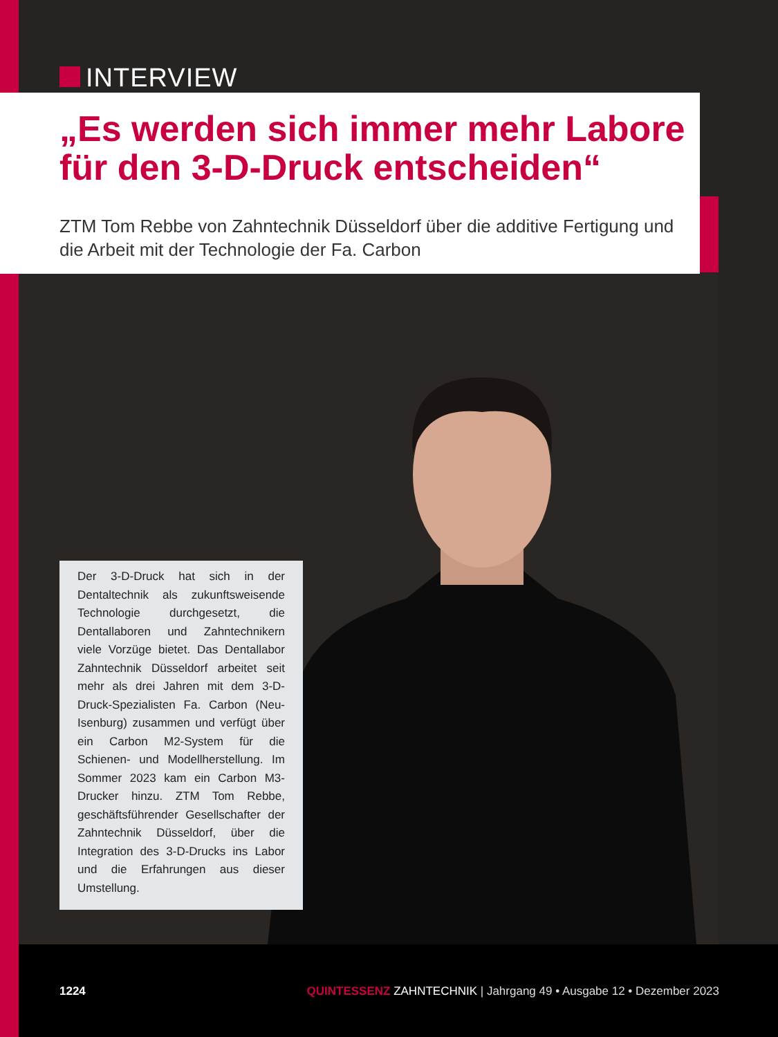INTERVIEW
„Es werden sich immer mehr Labore für den 3-D-Druck entscheiden“
ZTM Tom Rebbe von Zahntechnik Düsseldorf über die additive Fertigung und die Arbeit mit der Technologie der Fa. Carbon
Der 3-D-Druck hat sich in der Dentaltechnik als zukunftsweisende Technologie durchgesetzt, die Dentallaboren und Zahntechnikern viele Vorzüge bietet. Das Dentallabor Zahntechnik Düsseldorf arbeitet seit mehr als drei Jahren mit dem 3-D-Druck-Spezialisten Fa. Carbon (Neu-Isenburg) zusammen und verfügt über ein Carbon M2-System für die Schienen- und Modellherstellung. Im Sommer 2023 kam ein Carbon M3-Drucker hinzu. ZTM Tom Rebbe, geschäftsführender Gesellschafter der Zahntechnik Düsseldorf, über die Integration des 3-D-Drucks ins Labor und die Erfahrungen aus dieser Umstellung.
1224 QUINTESSENZ ZAHNTECHNIK | Jahrgang 49 • Ausgabe 12 • Dezember 2023